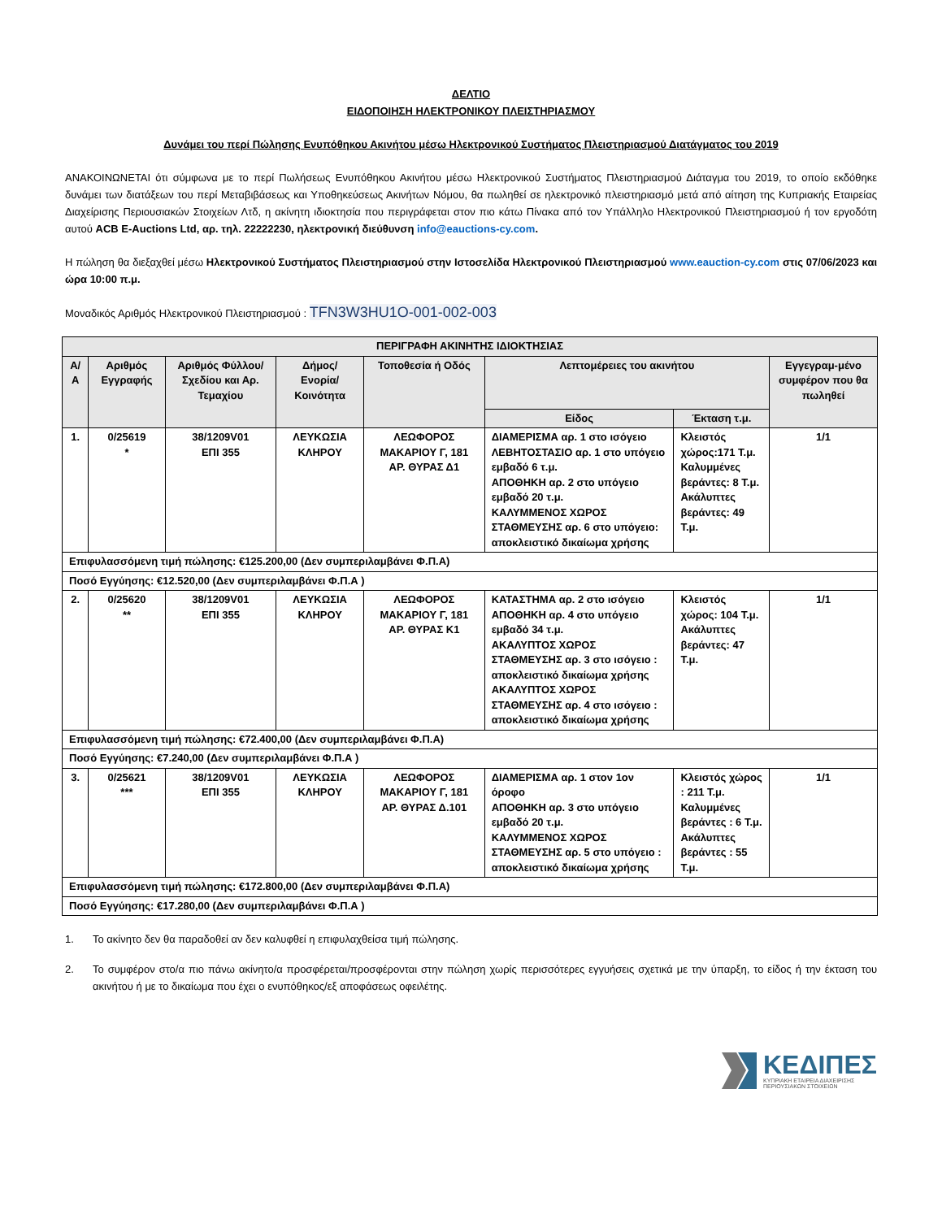ΔΕΛΤΙΟ
ΕΙΔΟΠΟΙΗΣΗ ΗΛΕΚΤΡΟΝΙΚΟΥ ΠΛΕΙΣΤΗΡΙΑΣΜΟΥ
Δυνάμει του περί Πώλησης Ενυπόθηκου Ακινήτου μέσω Ηλεκτρονικού Συστήματος Πλειστηριασμού Διατάγματος του 2019
ΑΝΑΚΟΙΝΩΝΕΤΑΙ ότι σύμφωνα με το περί Πωλήσεως Ενυπόθηκου Ακινήτου μέσω Ηλεκτρονικού Συστήματος Πλειστηριασμού Διάταγμα του 2019, το οποίο εκδόθηκε δυνάμει των διατάξεων του περί Μεταβιβάσεως και Υποθηκεύσεως Ακινήτων Νόμου, θα πωληθεί σε ηλεκτρονικό πλειστηριασμό μετά από αίτηση της Κυπριακής Εταιρείας Διαχείρισης Περιουσιακών Στοιχείων Λτδ, η ακίνητη ιδιοκτησία που περιγράφεται στον πιο κάτω Πίνακα από τον Υπάλληλο Ηλεκτρονικού Πλειστηριασμού ή τον εργοδότη αυτού ACB E-Auctions Ltd, αρ. τηλ. 22222230, ηλεκτρονική διεύθυνση info@eauctions-cy.com.
Η πώληση θα διεξαχθεί μέσω Ηλεκτρονικού Συστήματος Πλειστηριασμού στην Ιστοσελίδα Ηλεκτρονικού Πλειστηριασμού www.eauction-cy.com στις 07/06/2023 και ώρα 10:00 π.μ.
Μοναδικός Αριθμός Ηλεκτρονικού Πλειστηριασμού : TFN3W3HU1O-001-002-003
| ΠΕΡΙΓΡΑΦΗ ΑΚΙΝΗΤΗΣ ΙΔΙΟΚΤΗΣΙΑΣ | | | | | | | |
| --- | --- | --- | --- | --- | --- | --- | --- |
| Α/Α | Αριθμός Εγγραφής | Αριθμός Φύλλου/ Σχεδίου και Αρ. Τεμαχίου | Δήμος/ Ενορία/ Κοινότητα | Τοποθεσία ή Οδός | Λεπτομέρειες του ακινήτου | | Εγγεγραμ-μένο συμφέρον που θα πωληθεί |
| | | | | | Είδος | Έκταση τ.μ. | |
| 1. | 0/25619 * | 38/1209V01 ΕΠΙ 355 | ΛΕΥΚΩΣΙΑ ΚΛΗΡΟΥ | ΛΕΩΦΟΡΟΣ ΜΑΚΑΡΙΟΥ Γ, 181 ΑΡ. ΘΥΡΑΣ Δ1 | ΔΙΑΜΕΡΙΣΜΑ αρ. 1 στο ισόγειο ΛΕΒΗΤΟΣΤΑΣΙΟ αρ. 1 στο υπόγειο εμβαδό 6 τ.μ. ΑΠΟΘΗΚΗ αρ. 2 στο υπόγειο εμβαδό 20 τ.μ. ΚΑΛΥΜΜΕΝΟΣ ΧΩΡΟΣ ΣΤΑΘΜΕΥΣΗΣ αρ. 6 στο υπόγειο: αποκλειστικό δικαίωμα χρήσης | Κλειστός χώρος:171 Τ.μ. Καλυμμένες βεράντες: 8 Τ.μ. Ακάλυπτες βεράντες: 49 Τ.μ. | 1/1 |
| Επιφυλασσόμενη τιμή πώλησης: €125.200,00 (Δεν συμπεριλαμβάνει Φ.Π.Α) | | | | | | | |
| Ποσό Εγγύησης: €12.520,00 (Δεν συμπεριλαμβάνει Φ.Π.Α ) | | | | | | | |
| 2. | 0/25620 ** | 38/1209V01 ΕΠΙ 355 | ΛΕΥΚΩΣΙΑ ΚΛΗΡΟΥ | ΛΕΩΦΟΡΟΣ ΜΑΚΑΡΙΟΥ Γ, 181 ΑΡ. ΘΥΡΑΣ Κ1 | ΚΑΤΑΣΤΗΜΑ αρ. 2 στο ισόγειο ΑΠΟΘΗΚΗ αρ. 4 στο υπόγειο εμβαδό 34 τ.μ. ΑΚΑΛΥΠΤΟΣ ΧΩΡΟΣ ΣΤΑΘΜΕΥΣΗΣ αρ. 3 στο ισόγειο : αποκλειστικό δικαίωμα χρήσης ΑΚΑΛΥΠΤΟΣ ΧΩΡΟΣ ΣΤΑΘΜΕΥΣΗΣ αρ. 4 στο ισόγειο : αποκλειστικό δικαίωμα χρήσης | Κλειστός χώρος: 104 Τ.μ. Ακάλυπτες βεράντες: 47 Τ.μ. | 1/1 |
| Επιφυλασσόμενη τιμή πώλησης: €72.400,00 (Δεν συμπεριλαμβάνει Φ.Π.Α) | | | | | | | |
| Ποσό Εγγύησης: €7.240,00 (Δεν συμπεριλαμβάνει Φ.Π.Α ) | | | | | | | |
| 3. | 0/25621 *** | 38/1209V01 ΕΠΙ 355 | ΛΕΥΚΩΣΙΑ ΚΛΗΡΟΥ | ΛΕΩΦΟΡΟΣ ΜΑΚΑΡΙΟΥ Γ, 181 ΑΡ. ΘΥΡΑΣ Δ.101 | ΔΙΑΜΕΡΙΣΜΑ αρ. 1 στον 1ον όροφο ΑΠΟΘΗΚΗ αρ. 3 στο υπόγειο εμβαδό 20 τ.μ. ΚΑΛΥΜΜΕΝΟΣ ΧΩΡΟΣ ΣΤΑΘΜΕΥΣΗΣ αρ. 5 στο υπόγειο : αποκλειστικό δικαίωμα χρήσης | Κλειστός χώρος : 211 Τ.μ. Καλυμμένες βεράντες : 6 Τ.μ. Ακάλυπτες βεράντες : 55 Τ.μ. | 1/1 |
| Επιφυλασσόμενη τιμή πώλησης: €172.800,00 (Δεν συμπεριλαμβάνει Φ.Π.Α) | | | | | | | |
| Ποσό Εγγύησης: €17.280,00 (Δεν συμπεριλαμβάνει Φ.Π.Α ) | | | | | | | |
1. Το ακίνητο δεν θα παραδοθεί αν δεν καλυφθεί η επιφυλαχθείσα τιμή πώλησης.
2. Το συμφέρον στο/α πιο πάνω ακίνητο/α προσφέρεται/προσφέρονται στην πώληση χωρίς περισσότερες εγγυήσεις σχετικά με την ύπαρξη, το είδος ή την έκταση του ακινήτου ή με το δικαίωμα που έχει ο ενυπόθηκος/εξ αποφάσεως οφειλέτης.
ΚΕΔΙΠΕΣ
ΚΥΠΡΙΑΚΗ ΕΤΑΙΡΕΙΑ ΔΙΑΧΕΙΡΙΣΗΣ
ΠΕΡΙΟΥΣΙΑΚΩΝ ΣΤΟΙΧΕΙΩΝ